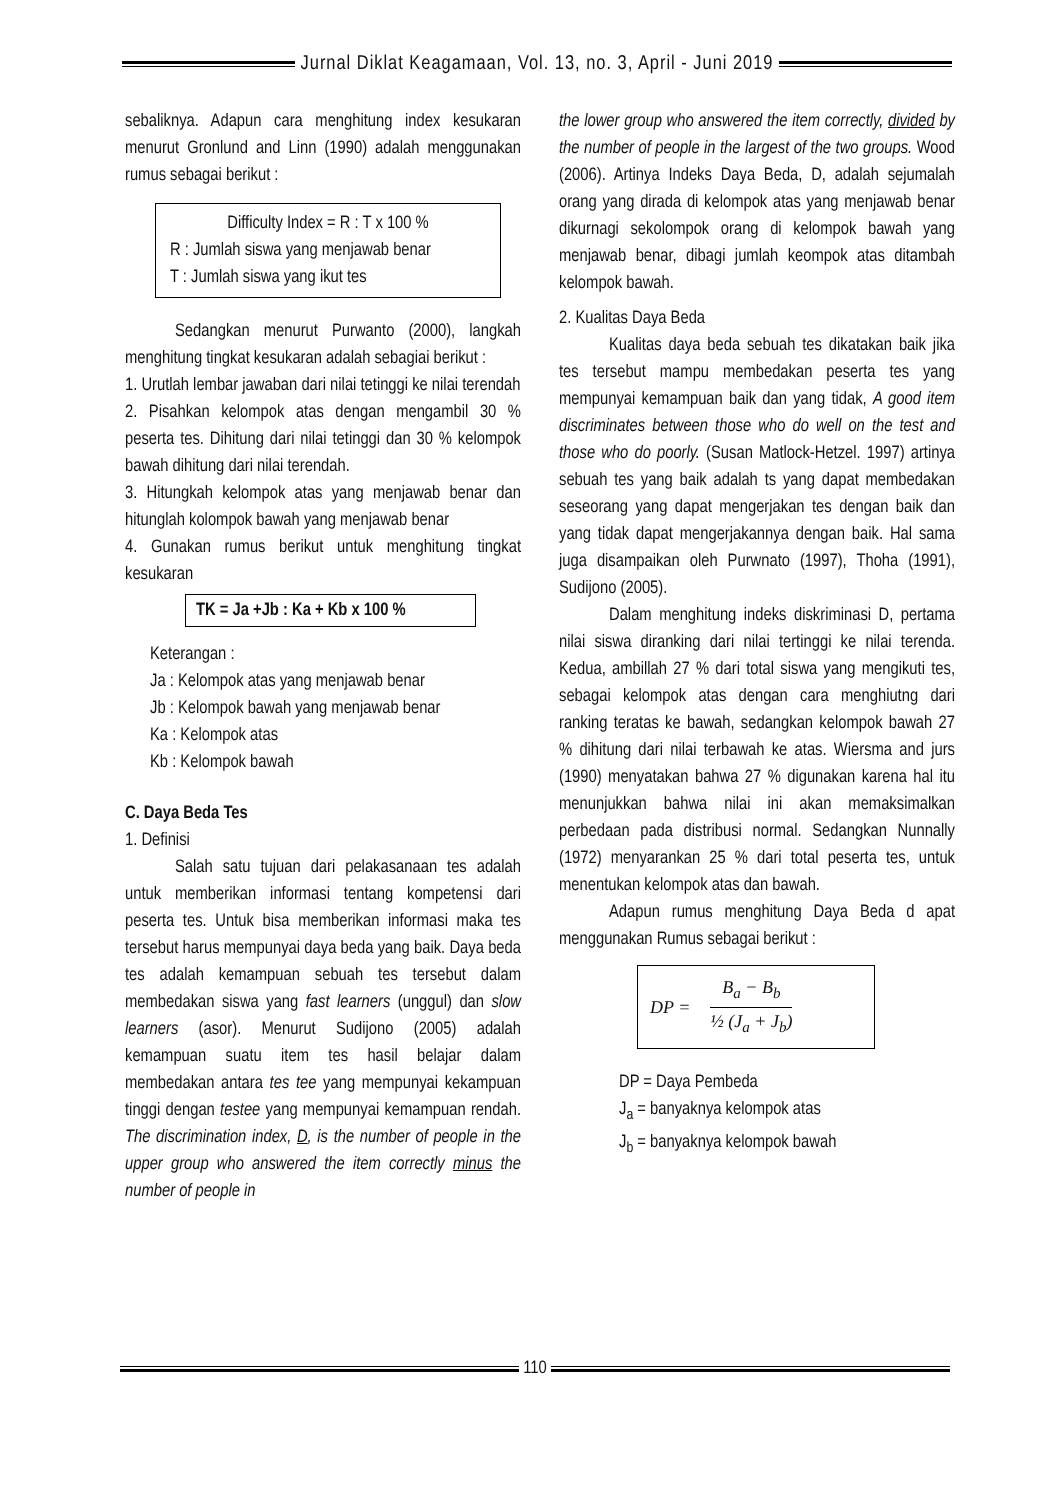Jurnal Diklat Keagamaan, Vol. 13, no. 3, April - Juni 2019
sebaliknya. Adapun cara menghitung index kesukaran menurut Gronlund and Linn (1990) adalah menggunakan rumus sebagai berikut :
Difficulty Index = R : T x 100 %
R : Jumlah siswa yang menjawab benar
T : Jumlah siswa yang ikut tes
Sedangkan menurut Purwanto (2000), langkah menghitung tingkat kesukaran adalah sebagiai berikut :
1. Urutlah lembar jawaban dari nilai tetinggi ke nilai terendah
2. Pisahkan kelompok atas dengan mengambil 30 % peserta tes. Dihitung dari nilai tetinggi dan 30 % kelompok bawah dihitung dari nilai terendah.
3. Hitungkah kelompok atas yang menjawab benar dan hitunglah kolompok bawah yang menjawab benar
4. Gunakan rumus berikut untuk menghitung tingkat kesukaran
TK = Ja +Jb : Ka + Kb x 100 %
Keterangan :
Ja : Kelompok atas yang menjawab benar
Jb : Kelompok bawah yang menjawab benar
Ka : Kelompok atas
Kb : Kelompok bawah
C. Daya Beda Tes
1. Definisi
Salah satu tujuan dari pelakasanaan tes adalah untuk memberikan informasi tentang kompetensi dari peserta tes. Untuk bisa memberikan informasi maka tes tersebut harus mempunyai daya beda yang baik. Daya beda tes adalah kemampuan sebuah tes tersebut dalam membedakan siswa yang fast learners (unggul) dan slow learners (asor). Menurut Sudijono (2005) adalah kemampuan suatu item tes hasil belajar dalam membedakan antara tes tee yang mempunyai kekampuan tinggi dengan testee yang mempunyai kemampuan rendah. The discrimination index, D, is the number of people in the upper group who answered the item correctly minus the number of people in
the lower group who answered the item correctly, divided by the number of people in the largest of the two groups. Wood (2006). Artinya Indeks Daya Beda, D, adalah sejumalah orang yang dirada di kelompok atas yang menjawab benar dikurnagi sekolompok orang di kelompok bawah yang menjawab benar, dibagi jumlah keompok atas ditambah kelompok bawah.
2. Kualitas Daya Beda
Kualitas daya beda sebuah tes dikatakan baik jika tes tersebut mampu membedakan peserta tes yang mempunyai kemampuan baik dan yang tidak, A good item discriminates between those who do well on the test and those who do poorly. (Susan Matlock-Hetzel. 1997) artinya sebuah tes yang baik adalah ts yang dapat membedakan seseorang yang dapat mengerjakan tes dengan baik dan yang tidak dapat mengerjakannya dengan baik. Hal sama juga disampaikan oleh Purwnato (1997), Thoha (1991), Sudijono (2005).
Dalam menghitung indeks diskriminasi D, pertama nilai siswa diranking dari nilai tertinggi ke nilai terenda. Kedua, ambillah 27 % dari total siswa yang mengikuti tes, sebagai kelompok atas dengan cara menghiutng dari ranking teratas ke bawah, sedangkan kelompok bawah 27 % dihitung dari nilai terbawah ke atas. Wiersma and jurs (1990) menyatakan bahwa 27 % digunakan karena hal itu menunjukkan bahwa nilai ini akan memaksimalkan perbedaan pada distribusi normal. Sedangkan Nunnally (1972) menyarankan 25 % dari total peserta tes, untuk menentukan kelompok atas dan bawah.
Adapun rumus menghitung Daya Beda d apat menggunakan Rumus sebagai berikut :
DP =
B<sub>a</sub> − B<sub>b</sub>
½ (J<sub>a</sub> + J<sub>b</sub>)
DP = Daya Pembeda
J<sub>a</sub> = banyaknya kelompok atas
J<sub>b</sub> = banyaknya kelompok bawah
110